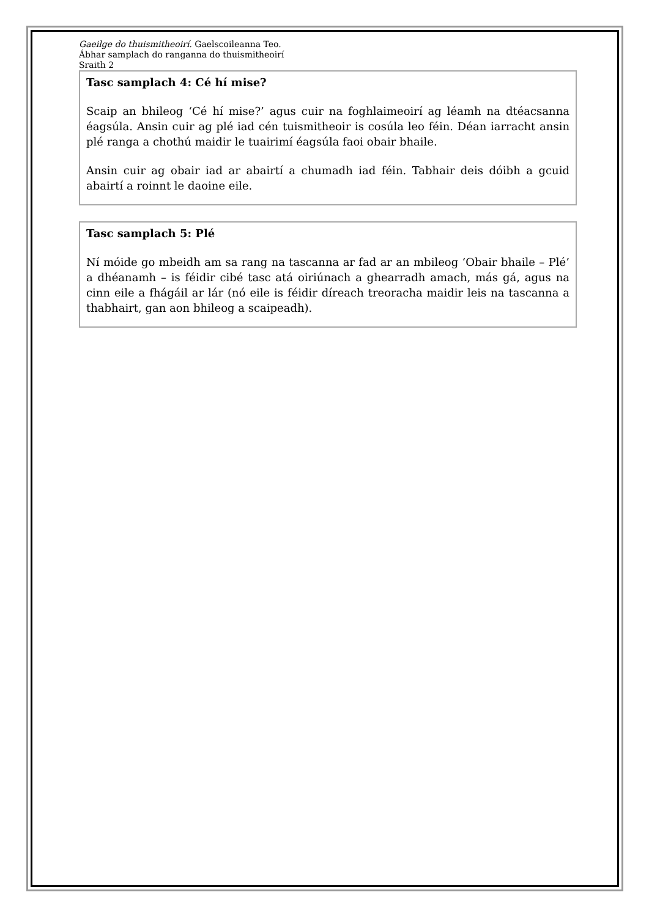Gaeilge do thuismitheoirí. Gaelscoileanna Teo.
Ábhar samplach do ranganna do thuismitheoirí
Sraith 2
Tasc samplach 4: Cé hí mise?
Scaip an bhileog ‘Cé hí mise?’ agus cuir na foghlaimeoirí ag léamh na dtéacsanna éagsúla. Ansin cuir ag plé iad cén tuismitheoir is cosúla leo féin. Déan iarracht ansin plé ranga a chothú maidir le tuairimí éagsúla faoi obair bhaile.
Ansin cuir ag obair iad ar abairtí a chumadh iad féin. Tabhair deis dóibh a gcuid abairtí a roinnt le daoine eile.
Tasc samplach 5: Plé
Ní móide go mbeidh am sa rang na tascanna ar fad ar an mbileog ‘Obair bhaile – Plé’ a dhéanamh – is féidir cibé tasc atá oiriúnach a ghearradh amach, más gá, agus na cinn eile a fhágáil ar lár (nó eile is féidir díreach treoracha maidir leis na tascanna a thabhairt, gan aon bhileog a scaipeadh).